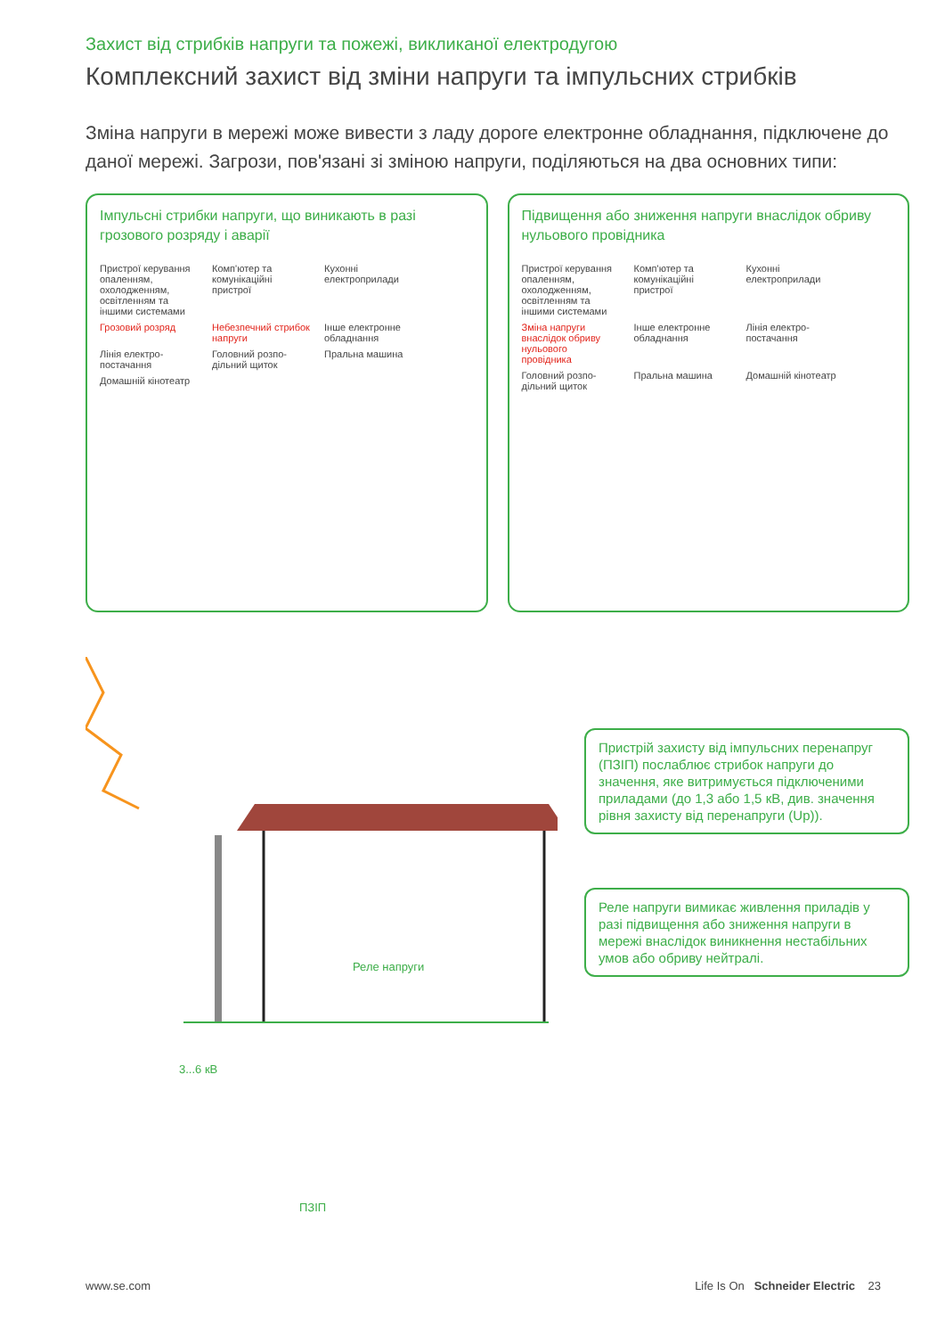Захист від стрибків напруги та пожежі, викликаної електродугою
Комплексний захист від зміни напруги та імпульсних стрибків
Зміна напруги в мережі може вивести з ладу дороге електронне обладнання, підключене до даної мережі. Загрози, пов'язані зі зміною напруги, поділяються на два основних типи:
Імпульсні стрибки напруги, що виникають в разі грозового розряду і аварії
Пристрої керування опаленням, охолодженням, освітленням та іншими системами Комп'ютер та комунікаційні пристрої Кухонні електроприлади Грозовий розряд Небезпечний стрибок напруги Інше електронне обладнання Лінія електро-постачання Головний розпо-дільний щиток Пральна машина Домашній кінотеатр
Підвищення або зниження напруги внаслідок обриву нульового провідника
Пристрої керування опаленням, охолодженням, освітленням та іншими системами Комп'ютер та комунікаційні пристрої Кухонні електроприлади Зміна напруги внаслідок обриву нульового провідника Інше електронне обладнання Лінія електро-постачання Головний розпо-дільний щиток Пральна машина Домашній кінотеатр
Реле напруги
3...6 кВ
ПЗІП
Пристрій захисту від імпульсних перенапруг (ПЗІП) послаблює стрибок напруги до значення, яке витримується підключеними приладами (до 1,3 або 1,5 кВ, див. значення рівня захисту від перенапруги (Up)).
Реле напруги вимикає живлення приладів у разі підвищення або зниження напруги в мережі внаслідок виникнення нестабільних умов або обриву нейтралі.
www.se.com Life Is On Schneider Electric 23